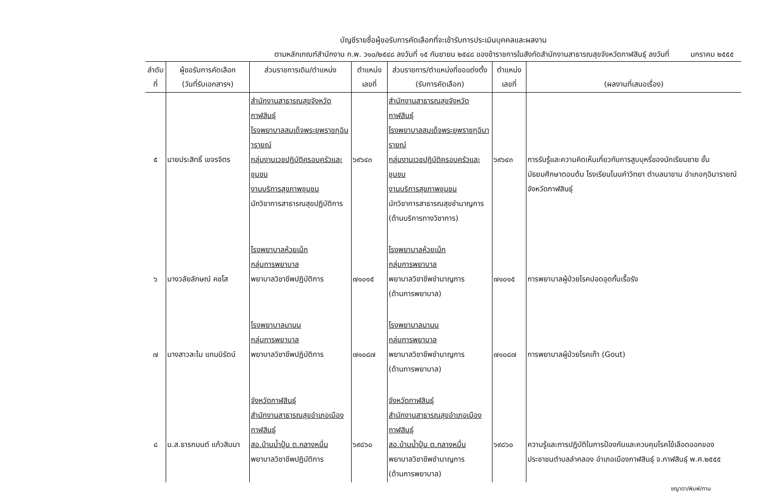บัญชีรายชื่อผู้ขอรับการคัดเลือกที่จะเข้ารับการประเมินบุคคลและผลงาน
ตามหลักเกณฑ์สำนักงาน ก.พ. ว๑๐/๒๕๔๘ ลงวันที่ ๑๕ กันยายน ๒๕๔๘ ของข้าราชการในสังกัดสำนักงานสาธารณสุขจังหวัดกาฬสินธุ์ ลงวันที่ มกราคม ๒๕๕๕
| ลำดับ ที่ | ผู้ขอรับการคัดเลือก (วันที่รับเอกสารฯ) | ส่วนราชการเดิม/ตำแหน่ง | ตำแหน่ง เลขที่ | ส่วนราชการ/ตำแหน่งที่ขอแต่งตั้ง (รับการคัดเลือก) | ตำแหน่ง เลขที่ | (ผลงานที่เสนอเรื่อง) |
| --- | --- | --- | --- | --- | --- | --- |
| ๕ | นายประสิทธิ์ เขจรจิตร | สำนักงานสาธารณสุขจังหวัดกาฬสินธุ์ โรงพยาบาลสมเด็จพระยุพราชกุฉินารายณ์ กลุ่มงานเวชปฏิบัติครอบครัวและชุมชน งานบริการสุขภาพชุมชน นักวิชาการสาธารณสุขปฏิบัติการ | ๖๙๖๔๓ | สำนักงานสาธารณสุขจังหวัดกาฬสินธุ์ โรงพยาบาลสมเด็จพระยุพราชกุฉินารายณ์ กลุ่มงานเวชปฏิบัติครอบครัวและชุมชน งานบริการสุขภาพชุมชน นักวิชาการสาธารณสุขชำนาญการ (ด้านบริการทางวิชาการ) | ๖๙๖๔๓ | การรับรู้และความคิดเห็นเกี่ยวกับการสูบบุหรี่ของนักเรียนชาย ชั้นมัธยมศึกษาตอนต้น โรงเรียนโนนคำวิทยา ตำบลนาขาม อำเภอกุฉินารายณ์ จังหวัดกาฬสินธุ์ |
| ๖ | นางวลัยลักษณ์ คชโส | โรงพยาบาลห้วยเม็ก กลุ่มการพยาบาล พยาบาลวิชาชีพปฏิบัติการ | ๗๑๐๑๕ | โรงพยาบาลห้วยเม็ก กลุ่มการพยาบาล พยาบาลวิชาชีพชำนาญการ (ด้านการพยาบาล) | ๗๑๐๑๕ | การพยาบาลผู้ป่วยโรคปอดอุดกั้นเรื้อรัง |
| ๗ | นางสาวละไม แกมนิรัตน์ | โรงพยาบาลนามน กลุ่มการพยาบาล พยาบาลวิชาชีพปฏิบัติการ | ๗๑๐๘๗ | โรงพยาบาลนามน กลุ่มการพยาบาล พยาบาลวิชาชีพชำนาญการ (ด้านการพยาบาล) | ๗๑๐๘๗ | การพยาบาลผู้ป่วยโรคเก๊า (Gout) |
| ๘ | น.ส.ธารกมนต์ แก้วสิมมา | จังหวัดกาฬสินธุ์ สำนักงานสาธารณสุขอำเภอเมืองกาฬสินธุ์ สอ.บ้านน้ำปุ้น ต.กลางหมื่น พยาบาลวิชาชีพปฏิบัติการ | ๖๙๘๖๐ | จังหวัดกาฬสินธุ์ สำนักงานสาธารณสุขอำเภอเมืองกาฬสินธุ์ สอ.บ้านน้ำปุ้น ต.กลางหมื่น พยาบาลวิชาชีพชำนาญการ (ด้านการพยาบาล) | ๖๙๘๖๐ | ความรู้และการปฏิบัติในการป้องกันและควบคุมโรคไข้เลือดออกของประชาชนตำบลลำคลอง อำเภอเมืองกาฬสินธุ์ จ.กาฬสินธุ์ พ.ศ.๒๕๕๕ |
ชญาดา/พิมพ์/ทาน